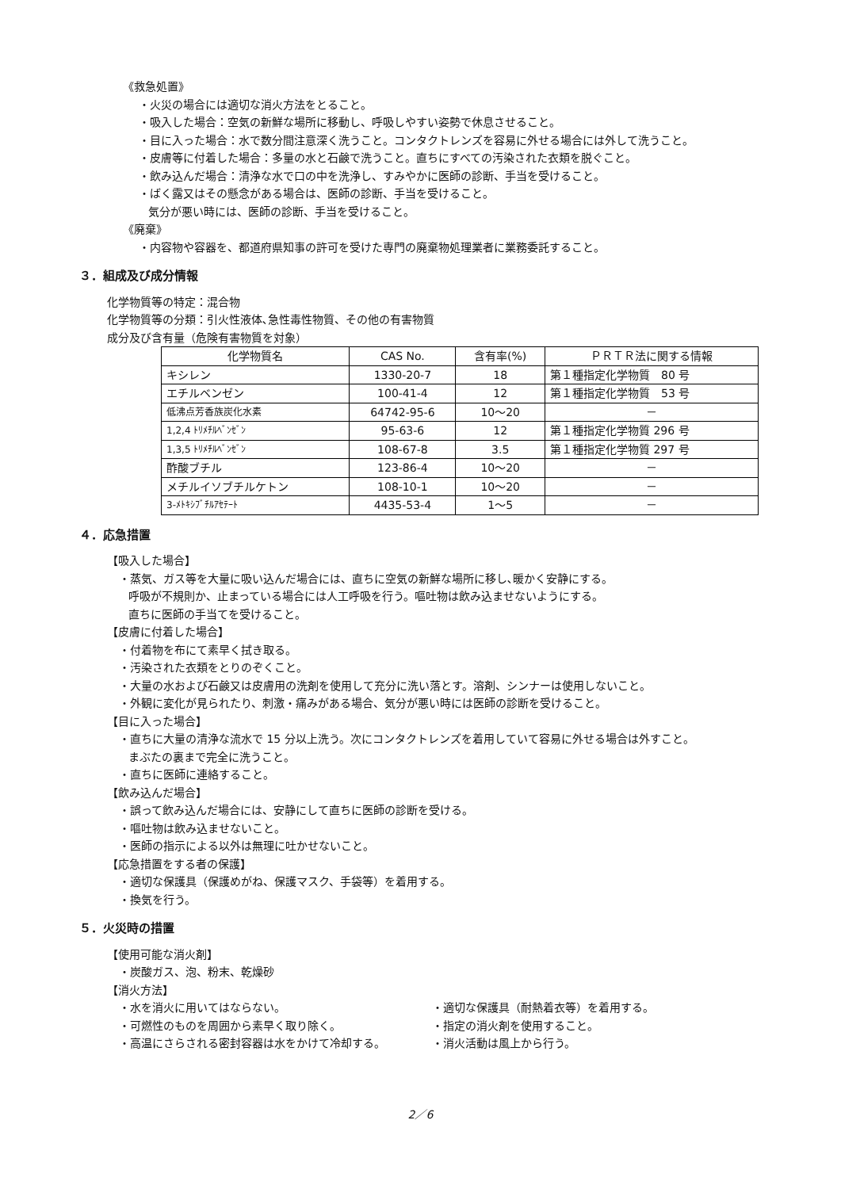《救急処置》
・火災の場合には適切な消火方法をとること。
・吸入した場合：空気の新鮮な場所に移動し、呼吸しやすい姿勢で休息させること。
・目に入った場合：水で数分間注意深く洗うこと。コンタクトレンズを容易に外せる場合には外して洗うこと。
・皮膚等に付着した場合：多量の水と石鹸で洗うこと。直ちにすべての汚染された衣類を脱ぐこと。
・飲み込んだ場合：清浄な水で口の中を洗浄し、すみやかに医師の診断、手当を受けること。
・ばく露又はその懸念がある場合は、医師の診断、手当を受けること。
気分が悪い時には、医師の診断、手当を受けること。
《廃棄》
・内容物や容器を、都道府県知事の許可を受けた専門の廃棄物処理業者に業務委託すること。
３．組成及び成分情報
化学物質等の特定：混合物
化学物質等の分類：引火性液体､急性毒性物質、その他の有害物質
成分及び含有量（危険有害物質を対象）
| 化学物質名 | CAS No. | 含有率(%) | ＰＲＴＲ法に関する情報 |
| --- | --- | --- | --- |
| キシレン | 1330-20-7 | 18 | 第１種指定化学物質 80 号 |
| エチルベンゼン | 100-41-4 | 12 | 第１種指定化学物質 53 号 |
| 低沸点芳香族炭化水素 | 64742-95-6 | 10～20 | － |
| 1,2,4 ﾄﾘﾒﾁﾙﾍﾞﾝｾﾞﾝ | 95-63-6 | 12 | 第１種指定化学物質 296 号 |
| 1,3,5 ﾄﾘﾒﾁﾙﾍﾞﾝｾﾞﾝ | 108-67-8 | 3.5 | 第１種指定化学物質 297 号 |
| 酢酸ブチル | 123-86-4 | 10～20 | － |
| メチルイソブチルケトン | 108-10-1 | 10～20 | － |
| 3-ﾒﾄｷｼﾌﾞﾁﾙｱｾﾃｰﾄ | 4435-53-4 | 1～5 | － |
４．応急措置
【吸入した場合】
・蒸気、ガス等を大量に吸い込んだ場合には、直ちに空気の新鮮な場所に移し､暖かく安静にする。
呼吸が不規則か、止まっている場合には人工呼吸を行う。嘔吐物は飲み込ませないようにする。
直ちに医師の手当てを受けること。
【皮膚に付着した場合】
・付着物を布にて素早く拭き取る。
・汚染された衣類をとりのぞくこと。
・大量の水および石鹸又は皮膚用の洗剤を使用して充分に洗い落とす。溶剤、シンナーは使用しないこと。
・外観に変化が見られたり、刺激・痛みがある場合、気分が悪い時には医師の診断を受けること。
【目に入った場合】
・直ちに大量の清浄な流水で 15 分以上洗う。次にコンタクトレンズを着用していて容易に外せる場合は外すこと。
まぶたの裏まで完全に洗うこと。
・直ちに医師に連絡すること。
【飲み込んだ場合】
・誤って飲み込んだ場合には、安静にして直ちに医師の診断を受ける。
・嘔吐物は飲み込ませないこと。
・医師の指示による以外は無理に吐かせないこと。
【応急措置をする者の保護】
・適切な保護具（保護めがね、保護マスク、手袋等）を着用する。
・換気を行う。
５．火災時の措置
【使用可能な消火剤】
・炭酸ガス、泡、粉末、乾燥砂
【消火方法】
・水を消火に用いてはならない。 ・適切な保護具（耐熱着衣等）を着用する。
・可燃性のものを周囲から素早く取り除く。 ・指定の消火剤を使用すること。
・高温にさらされる密封容器は水をかけて冷却する。 ・消火活動は風上から行う。
2／6